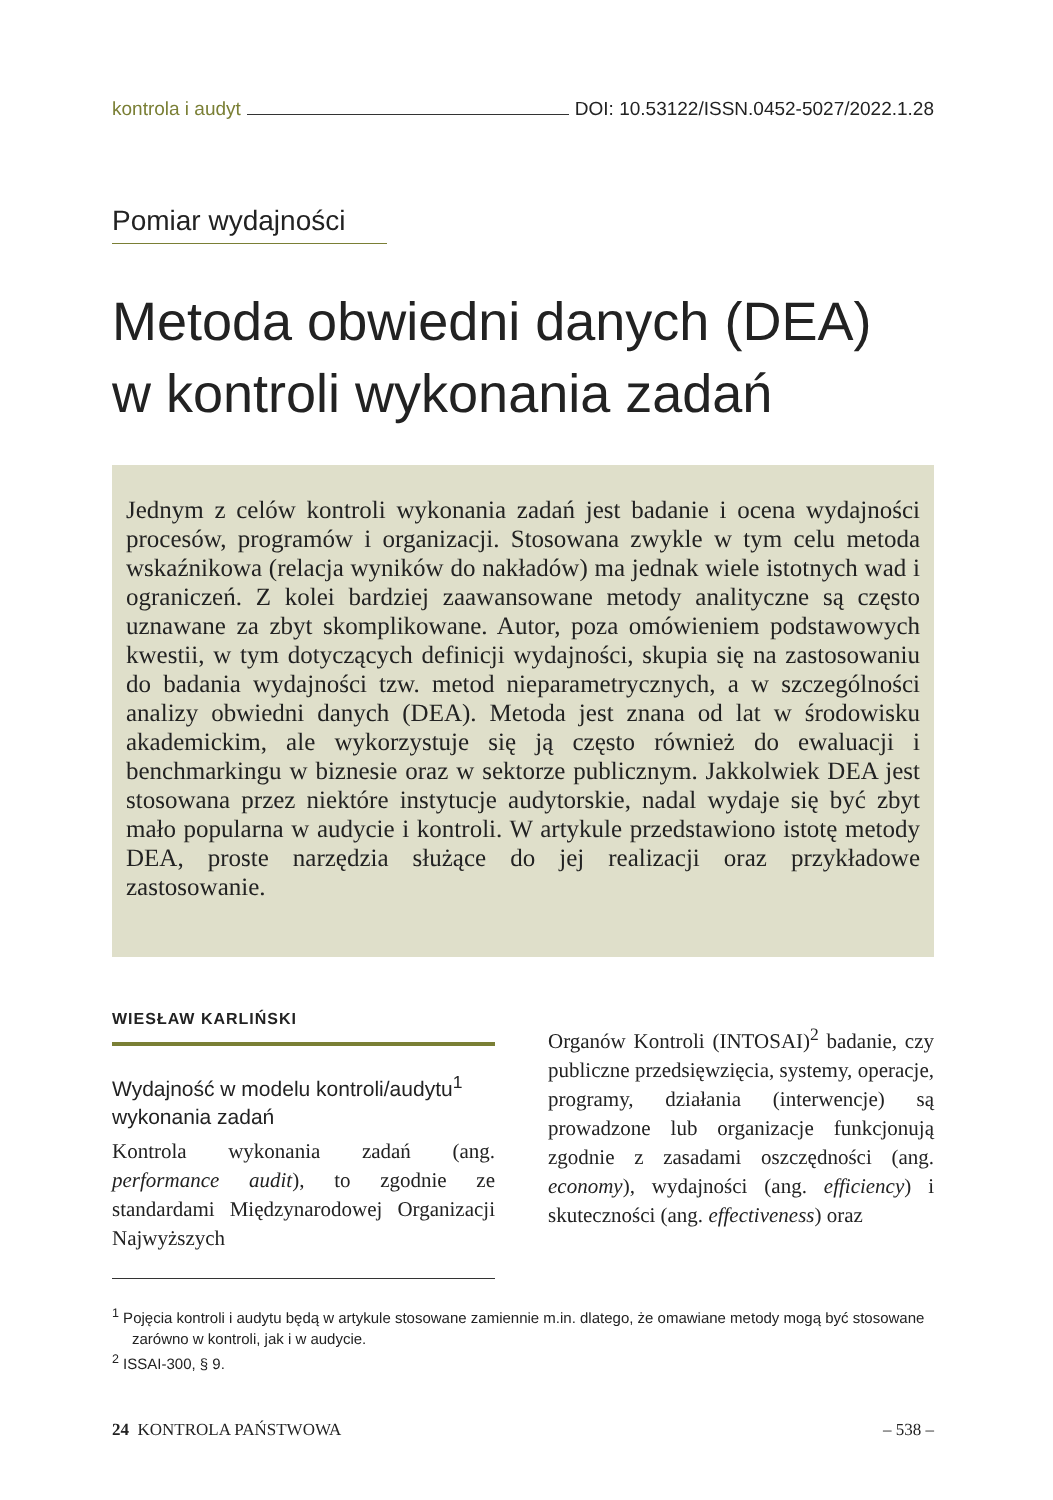kontrola i audyt DOI: 10.53122/ISSN.0452-5027/2022.1.28
Pomiar wydajności
Metoda obwiedni danych (DEA)
w kontroli wykonania zadań
Jednym z celów kontroli wykonania zadań jest badanie i ocena wydajności procesów, programów i organizacji. Stosowana zwykle w tym celu metoda wskaźnikowa (relacja wyników do nakładów) ma jednak wiele istotnych wad i ograniczeń. Z kolei bardziej zaawansowane metody analityczne są często uznawane za zbyt skomplikowane. Autor, poza omówieniem podstawowych kwestii, w tym dotyczących definicji wydajności, skupia się na zastosowaniu do badania wydajności tzw. metod nieparametrycznych, a w szczególności analizy obwiedni danych (DEA). Metoda jest znana od lat w środowisku akademickim, ale wykorzystuje się ją często również do ewaluacji i benchmarkingu w biznesie oraz w sektorze publicznym. Jakkolwiek DEA jest stosowana przez niektóre instytucje audytorskie, nadal wydaje się być zbyt mało popularna w audycie i kontroli. W artykule przedstawiono istotę metody DEA, proste narzędzia służące do jej realizacji oraz przykładowe zastosowanie.
WIESŁAW KARLIŃSKI
Wydajność w modelu kontroli/audytu<sup>1</sup> wykonania zadań
Kontrola wykonania zadań (ang. performance audit), to zgodnie ze standardami Międzynarodowej Organizacji Najwyższych
Organów Kontroli (INTOSAI)<sup>2</sup> badanie, czy publiczne przedsięwzięcia, systemy, operacje, programy, działania (interwencje) są prowadzone lub organizacje funkcjonują zgodnie z zasadami oszczędności (ang. economy), wydajności (ang. efficiency) i skuteczności (ang. effectiveness) oraz
<sup>1</sup> Pojęcia kontroli i audytu będą w artykule stosowane zamiennie m.in. dlatego, że omawiane metody mogą być stosowane zarówno w kontroli, jak i w audycie.
<sup>2</sup> ISSAI-300, § 9.
24 KONTROLA PAŃSTWOWA – 538 –